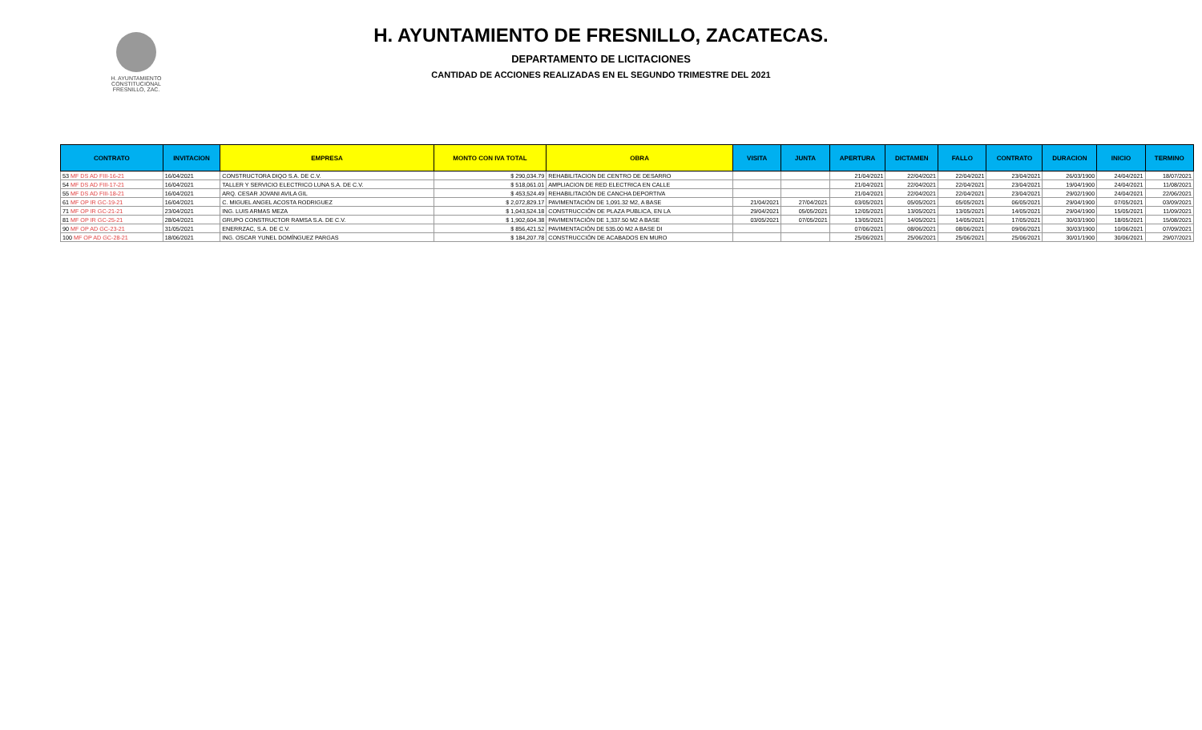H. AYUNTAMIENTO
CONSTITUCIONAL
FRESNILLO, ZAC.
H. AYUNTAMIENTO DE FRESNILLO, ZACATECAS.
DEPARTAMENTO DE LICITACIONES
CANTIDAD DE ACCIONES REALIZADAS EN EL SEGUNDO TRIMESTRE DEL 2021
| CONTRATO | INVITACION | EMPRESA | MONTO CON IVA TOTAL | OBRA | VISITA | JUNTA | APERTURA | DICTAMEN | FALLO | CONTRATO | DURACION | INICIO | TERMINO |
| --- | --- | --- | --- | --- | --- | --- | --- | --- | --- | --- | --- | --- | --- |
| 53 MF DS AD FIII-16-21 | 16/04/2021 | CONSTRUCTORA DIQO S.A. DE C.V. | $ 290,034.79 | REHABILITACION DE CENTRO DE DESARRO | | | 21/04/2021 | 22/04/2021 | 22/04/2021 | 23/04/2021 | 26/03/1900 | 24/04/2021 | 18/07/2021 |
| 54 MF DS AD FIII-17-21 | 16/04/2021 | TALLER Y SERVICIO ELECTRICO LUNA S.A. DE C.V. | $ 518,061.01 | AMPLIACION DE RED ELECTRICA EN CALLE | | | 21/04/2021 | 22/04/2021 | 22/04/2021 | 23/04/2021 | 19/04/1900 | 24/04/2021 | 11/08/2021 |
| 55 MF DS AD FIII-18-21 | 16/04/2021 | ARQ. CESAR JOVANI AVILA GIL | $ 453,524.49 | REHABILITACIÓN DE CANCHA DEPORTIVA | | | 21/04/2021 | 22/04/2021 | 22/04/2021 | 23/04/2021 | 29/02/1900 | 24/04/2021 | 22/06/2021 |
| 61 MF OP IR GC-19-21 | 16/04/2021 | C. MIGUEL ANGEL ACOSTA RODRIGUEZ | $ 2,072,829.17 | PAVIMENTACIÓN DE 1,091.32 M2, A BASE | 21/04/2021 | 27/04/2021 | 03/05/2021 | 05/05/2021 | 05/05/2021 | 06/05/2021 | 29/04/1900 | 07/05/2021 | 03/09/2021 |
| 71 MF OP IR GC-21-21 | 23/04/2021 | ING. LUIS ARMAS MEZA | $ 1,043,524.18 | CONSTRUCCIÓN DE PLAZA PUBLICA, EN LA | 29/04/2021 | 05/05/2021 | 12/05/2021 | 13/05/2021 | 13/05/2021 | 14/05/2021 | 29/04/1900 | 15/05/2021 | 11/09/2021 |
| 81 MF OP IR GC-25-21 | 28/04/2021 | GRUPO CONSTRUCTOR RAMSA S.A. DE C.V. | $ 1,902,604.38 | PAVIMENTACIÓN DE 1,337.50 M2 A BASE | 03/05/2021 | 07/05/2021 | 13/05/2021 | 14/05/2021 | 14/05/2021 | 17/05/2021 | 30/03/1900 | 18/05/2021 | 15/08/2021 |
| 90 MF OP AD GC-23-21 | 31/05/2021 | ENERRZAC, S.A. DE C.V. | $ 856,421.52 | PAVIMENTACIÓN DE 535.00 M2 A BASE DI | | | 07/06/2021 | 08/06/2021 | 08/06/2021 | 09/06/2021 | 30/03/1900 | 10/06/2021 | 07/09/2021 |
| 100 MF OP AD GC-28-21 | 18/06/2021 | ING. OSCAR YUNEL DOMÍNGUEZ PARGAS | $ 184,207.78 | CONSTRUCCIÓN DE ACABADOS EN MURO | | | 25/06/2021 | 25/06/2021 | 25/06/2021 | 25/06/2021 | 30/01/1900 | 30/06/2021 | 29/07/2021 |